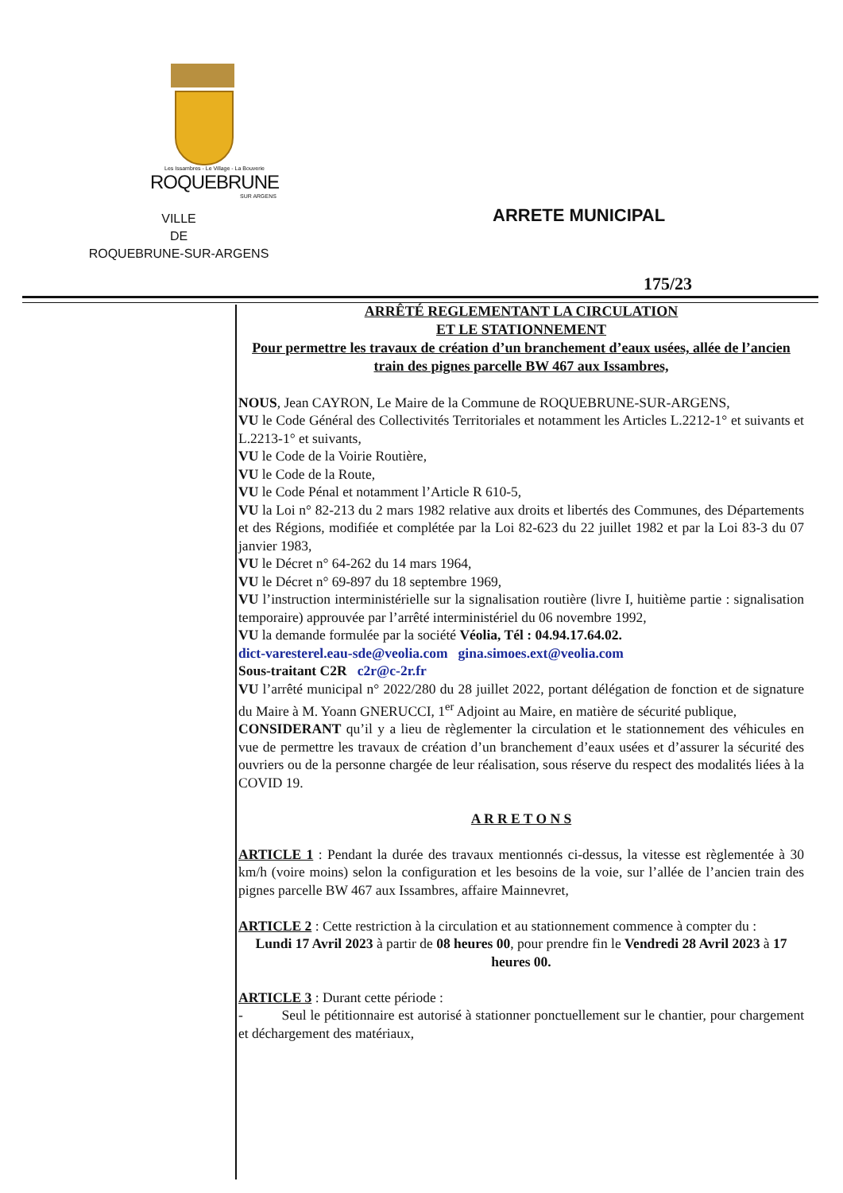Les Issambres - Le Village - La Bouverie
ROQUEBRUNE
SUR ARGENS
VILLE
DE
ROQUEBRUNE-SUR-ARGENS
ARRETE MUNICIPAL
175/23
ARRÊTÉ REGLEMENTANT LA CIRCULATION
ET LE STATIONNEMENT
Pour permettre les travaux de création d’un branchement d’eaux usées, allée de l’ancien train des pignes parcelle BW 467 aux Issambres,
NOUS, Jean CAYRON, Le Maire de la Commune de ROQUEBRUNE-SUR-ARGENS,
VU le Code Général des Collectivités Territoriales et notamment les Articles L.2212-1° et suivants et L.2213-1° et suivants,
VU le Code de la Voirie Routière,
VU le Code de la Route,
VU le Code Pénal et notamment l’Article R 610-5,
VU la Loi n° 82-213 du 2 mars 1982 relative aux droits et libertés des Communes, des Départements et des Régions, modifiée et complétée par la Loi 82-623 du 22 juillet 1982 et par la Loi 83-3 du 07 janvier 1983,
VU le Décret n° 64-262 du 14 mars 1964,
VU le Décret n° 69-897 du 18 septembre 1969,
VU l’instruction interministérielle sur la signalisation routière (livre I, huitième partie : signalisation temporaire) approuvée par l’arrêté interministériel du 06 novembre 1992,
VU la demande formulée par la société Véolia, Tél : 04.94.17.64.02.
dict-varesterel.eau-sde@veolia.com gina.simoes.ext@veolia.com
Sous-traitant C2R c2r@c-2r.fr
VU l’arrêté municipal n° 2022/280 du 28 juillet 2022, portant délégation de fonction et de signature du Maire à M. Yoann GNERUCCI, 1<sup>er</sup> Adjoint au Maire, en matière de sécurité publique,
CONSIDERANT qu’il y a lieu de règlementer la circulation et le stationnement des véhicules en vue de permettre les travaux de création d’un branchement d’eaux usées et d’assurer la sécurité des ouvriers ou de la personne chargée de leur réalisation, sous réserve du respect des modalités liées à la COVID 19.
A R R E T O N S
ARTICLE 1 : Pendant la durée des travaux mentionnés ci-dessus, la vitesse est règlementée à 30 km/h (voire moins) selon la configuration et les besoins de la voie, sur l’allée de l’ancien train des pignes parcelle BW 467 aux Issambres, affaire Mainnevret,
ARTICLE 2 : Cette restriction à la circulation et au stationnement commence à compter du :
Lundi 17 Avril 2023 à partir de 08 heures 00, pour prendre fin le Vendredi 28 Avril 2023 à 17 heures 00.
ARTICLE 3 : Durant cette période :
- Seul le pétitionnaire est autorisé à stationner ponctuellement sur le chantier, pour chargement et déchargement des matériaux,